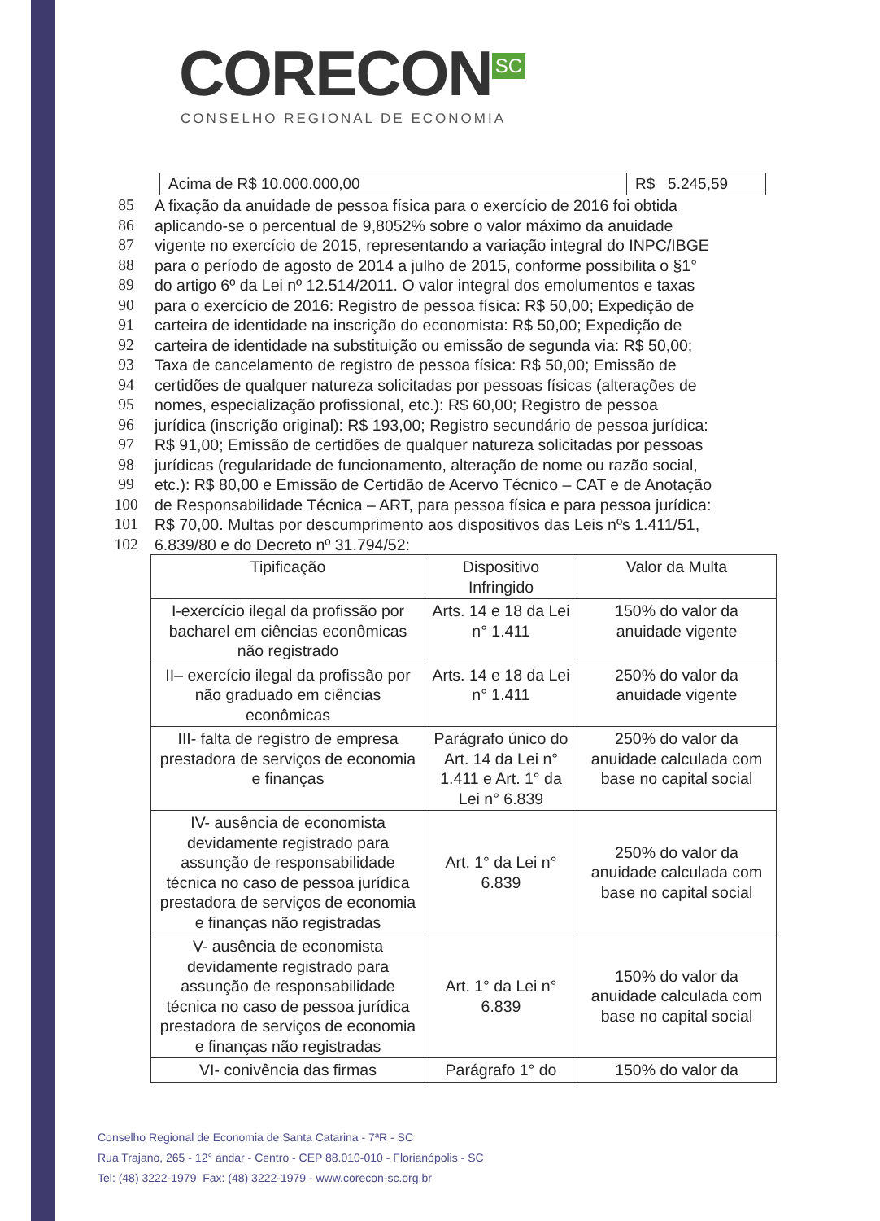CORECON SC
CONSELHO REGIONAL DE ECONOMIA
Acima de R$ 10.000.000,00 R$ 5.245,59
85 A fixação da anuidade de pessoa física para o exercício de 2016 foi obtida
86 aplicando-se o percentual de 9,8052% sobre o valor máximo da anuidade
87 vigente no exercício de 2015, representando a variação integral do INPC/IBGE
88 para o período de agosto de 2014 a julho de 2015, conforme possibilita o §1°
89 do artigo 6º da Lei nº 12.514/2011. O valor integral dos emolumentos e taxas
90 para o exercício de 2016: Registro de pessoa física: R$ 50,00; Expedição de
91 carteira de identidade na inscrição do economista: R$ 50,00; Expedição de
92 carteira de identidade na substituição ou emissão de segunda via: R$ 50,00;
93 Taxa de cancelamento de registro de pessoa física: R$ 50,00; Emissão de
94 certidões de qualquer natureza solicitadas por pessoas físicas (alterações de
95 nomes, especialização profissional, etc.): R$ 60,00; Registro de pessoa
96 jurídica (inscrição original): R$ 193,00; Registro secundário de pessoa jurídica:
97 R$ 91,00; Emissão de certidões de qualquer natureza solicitadas por pessoas
98 jurídicas (regularidade de funcionamento, alteração de nome ou razão social,
99 etc.): R$ 80,00 e Emissão de Certidão de Acervo Técnico – CAT e de Anotação
100 de Responsabilidade Técnica – ART, para pessoa física e para pessoa jurídica:
101 R$ 70,00. Multas por descumprimento aos dispositivos das Leis nºs 1.411/51,
102 6.839/80 e do Decreto nº 31.794/52:
| Tipificação | Dispositivo Infringido | Valor da Multa |
| --- | --- | --- |
| I-exercício ilegal da profissão por bacharel em ciências econômicas não registrado | Arts. 14 e 18 da Lei n° 1.411 | 150% do valor da anuidade vigente |
| II– exercício ilegal da profissão por não graduado em ciências econômicas | Arts. 14 e 18 da Lei n° 1.411 | 250% do valor da anuidade vigente |
| III- falta de registro de empresa prestadora de serviços de economia e finanças | Parágrafo único do Art. 14 da Lei n° 1.411 e Art. 1° da Lei n° 6.839 | 250% do valor da anuidade calculada com base no capital social |
| IV- ausência de economista devidamente registrado para assunção de responsabilidade técnica no caso de pessoa jurídica prestadora de serviços de economia e finanças não registradas | Art. 1° da Lei n° 6.839 | 250% do valor da anuidade calculada com base no capital social |
| V- ausência de economista devidamente registrado para assunção de responsabilidade técnica no caso de pessoa jurídica prestadora de serviços de economia e finanças não registradas | Art. 1° da Lei n° 6.839 | 150% do valor da anuidade calculada com base no capital social |
| VI- conivência das firmas | Parágrafo 1° do | 150% do valor da |
Conselho Regional de Economia de Santa Catarina - 7ªR - SC
Rua Trajano, 265 - 12° andar - Centro - CEP 88.010-010 - Florianópolis - SC
Tel: (48) 3222-1979 Fax: (48) 3222-1979 - www.corecon-sc.org.br